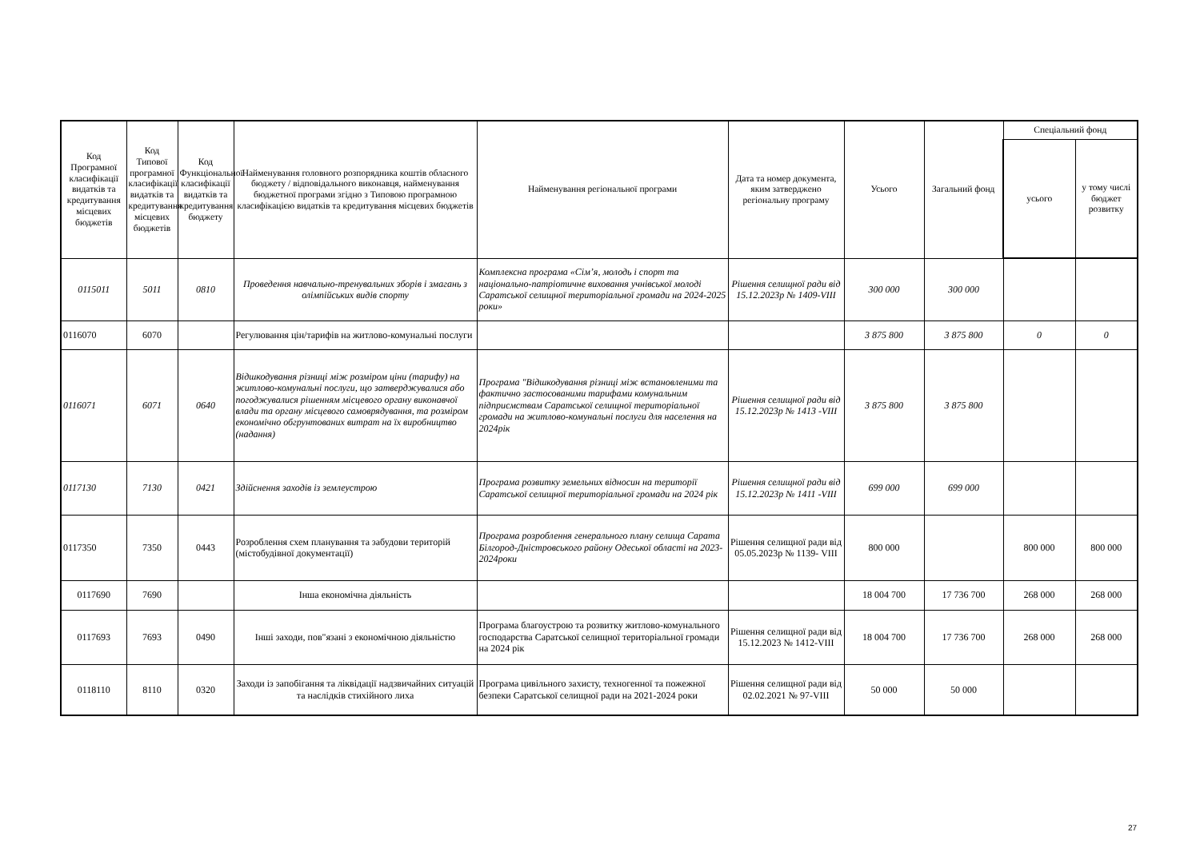| Код Програмної класифікації видатків та кредитування місцевих бюджетів | Код Типової програмної класифікації видатків та кредитування місцевих бюджетів | Код Функціональної класифікації видатків та кредитування бюджету | Найменування головного розпорядника коштів обласного бюджету / відповідального виконавця, найменування бюджетної програми згідно з Типовою програмною класифікацією видатків та кредитування місцевих бюджетів | Найменування регіональної програми | Дата та номер документа, яким затверджено регіональну програму | Усього | Загальний фонд | Спеціальний фонд | |
| --- | --- | --- | --- | --- | --- | --- | --- | --- | --- |
| | | | | | | | | усього | у тому числі бюджет розвитку |
| 0115011 | 5011 | 0810 | Проведення навчально-тренувальних зборів і змагань з олімпійських видів спорту | Комплексна програма «Сім’я, молодь і спорт та національно-патріотичне виховання учнівської молоді Саратської селищної територіальної громади на 2024-2025 роки» | Рішення селищної ради від 15.12.2023р № 1409-VIII | 300 000 | 300 000 | | |
| 0116070 | 6070 | | Регулювання цін/тарифів на житлово-комунальні послуги | | | 3 875 800 | 3 875 800 | 0 | 0 |
| 0116071 | 6071 | 0640 | Відшкодування різниці між розміром ціни (тарифу) на житлово-комунальні послуги, що затверджувалися або погоджувалися рішенням місцевого органу виконавчої влади та органу місцевого самоврядування, та розміром економічно обгрунтованих витрат на їх виробництво (надання) | Програма "Відшкодування різниці між встановленими та фактично застосованими тарифами комунальним підприємствам Саратської селищної територіальної громади на житлово-комунальні послуги для населення на 2024рік | Рішення селищної ради від 15.12.2023р № 1413 -VIII | 3 875 800 | 3 875 800 | | |
| 0117130 | 7130 | 0421 | Здійснення заходів із землеустрою | Програма розвитку земельних відносин на території Саратської селищної територіальної громади на 2024 рік | Рішення селищної ради від 15.12.2023р № 1411 -VIII | 699 000 | 699 000 | | |
| 0117350 | 7350 | 0443 | Розроблення схем планування та забудови територій (містобудівної документації) | Програма розроблення генерального плану селища Сарата Білгород-Дністровського району Одеської області на 2023-2024роки | Рішення селищної ради від 05.05.2023р № 1139- VIII | 800 000 | | 800 000 | 800 000 |
| 0117690 | 7690 | | Інша економічна діяльність | | | 18 004 700 | 17 736 700 | 268 000 | 268 000 |
| 0117693 | 7693 | 0490 | Інші заходи, пов"язані з економічною діяльністю | Програма благоустрою та розвитку житлово-комунального господарства Саратської селищної територіальної громади на 2024 рік | Рішення селищної ради від 15.12.2023 № 1412-VIII | 18 004 700 | 17 736 700 | 268 000 | 268 000 |
| 0118110 | 8110 | 0320 | Заходи із запобігання та ліквідації надзвичайних ситуацій та наслідків стихійного лиха | Програма цивільного захисту, техногенної та пожежної безпеки Саратської селищної ради на 2021-2024 роки | Рішення селищної ради від 02.02.2021 № 97-VIII | 50 000 | 50 000 | | |
27